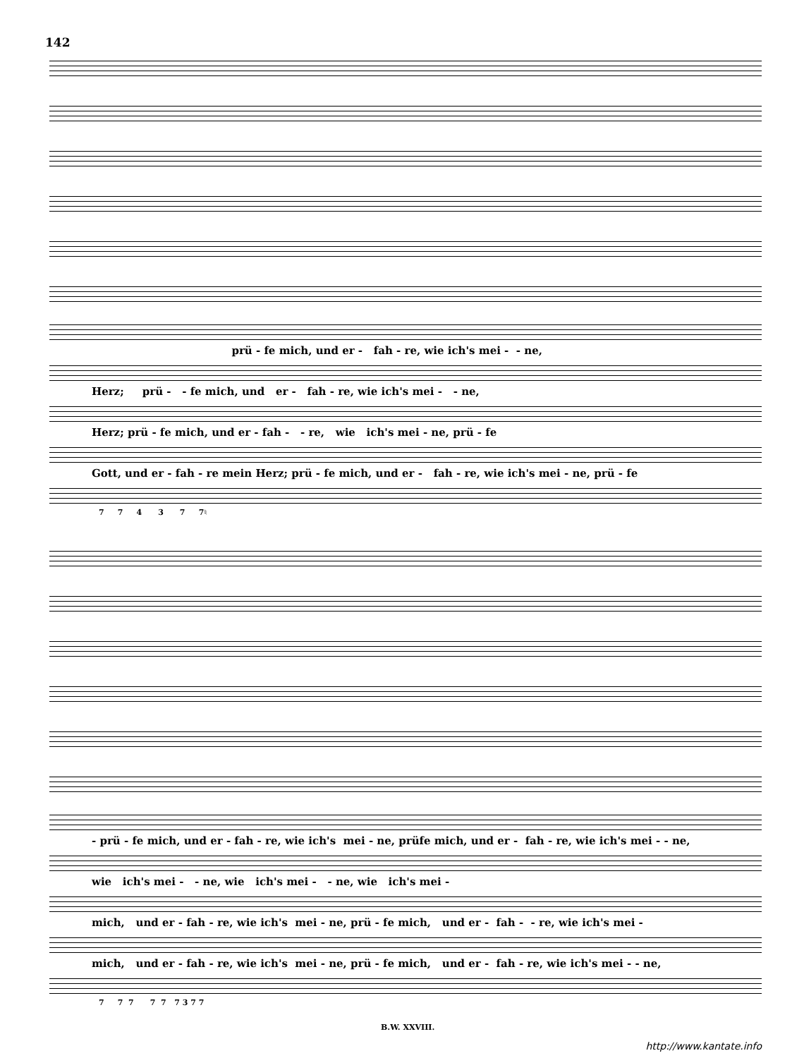142
prü - fe mich, und er - fah - re, wie ich's mei - - ne,
Herz; prü - - fe mich, und er - fah - re, wie ich's mei - - ne,
Herz; prü - fe mich, und er - fah - - re, wie ich's mei - ne, prü - fe
Gott, und er - fah - re mein Herz; prü - fe mich, und er - fah - re, wie ich's mei - ne, prü - fe
7 7 4 3 7 7♮
- prü - fe mich, und er - fah - re, wie ich's mei - ne, prüfe mich, und er - fah - re, wie ich's mei - - ne,
wie ich's mei - - ne, wie ich's mei - - ne, wie ich's mei -
mich, und er - fah - re, wie ich's mei - ne, prü - fe mich, und er - fah - - re, wie ich's mei -
mich, und er - fah - re, wie ich's mei - ne, prü - fe mich, und er - fah - re, wie ich's mei - - ne,
7 7 7 7 7 7 3 7 7
B.W. XXVIII.
http://www.kantate.info